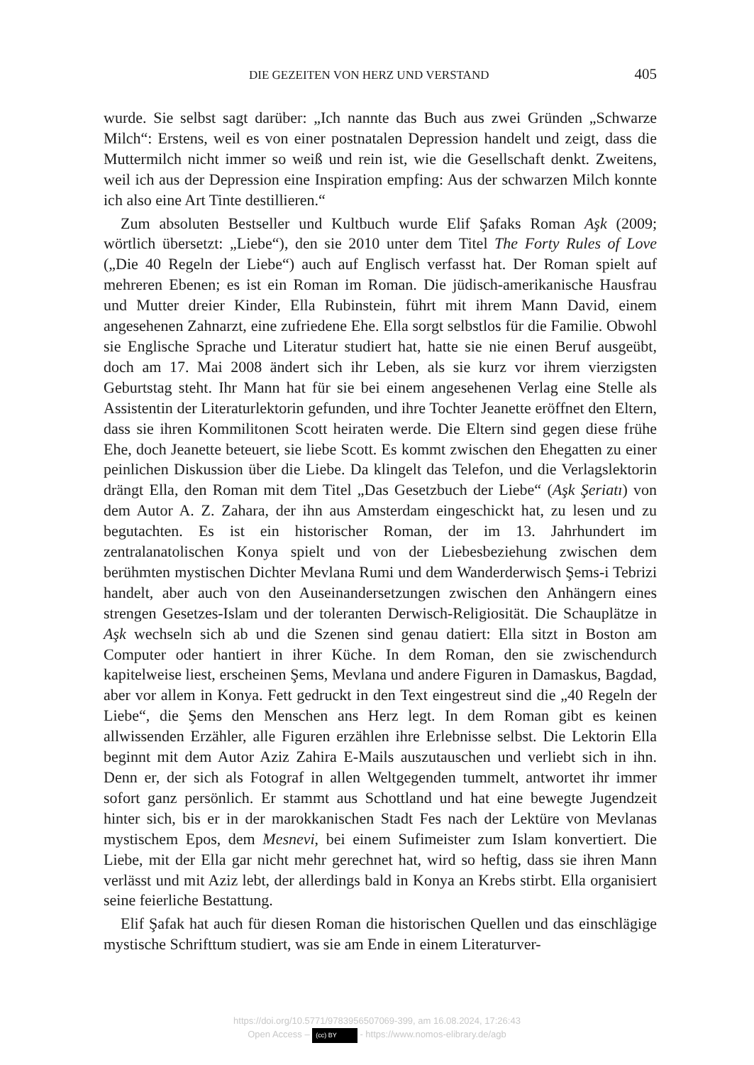DIE GEZEITEN VON HERZ UND VERSTAND 405
wurde. Sie selbst sagt darüber: „Ich nannte das Buch aus zwei Gründen „Schwarze Milch“: Erstens, weil es von einer postnatalen Depression handelt und zeigt, dass die Muttermilch nicht immer so weiß und rein ist, wie die Gesellschaft denkt. Zweitens, weil ich aus der Depression eine Inspiration empfing: Aus der schwarzen Milch konnte ich also eine Art Tinte destillieren.“
Zum absoluten Bestseller und Kultbuch wurde Elif Şafaks Roman Aşk (2009; wörtlich übersetzt: „Liebe“), den sie 2010 unter dem Titel The Forty Rules of Love („Die 40 Regeln der Liebe“) auch auf Englisch verfasst hat. Der Roman spielt auf mehreren Ebenen; es ist ein Roman im Roman. Die jüdisch-amerikanische Hausfrau und Mutter dreier Kinder, Ella Rubinstein, führt mit ihrem Mann David, einem angesehenen Zahnarzt, eine zufriedene Ehe. Ella sorgt selbstlos für die Familie. Obwohl sie Englische Sprache und Literatur studiert hat, hatte sie nie einen Beruf ausgeübt, doch am 17. Mai 2008 ändert sich ihr Leben, als sie kurz vor ihrem vierzigsten Geburtstag steht. Ihr Mann hat für sie bei einem angesehenen Verlag eine Stelle als Assistentin der Literaturlektorin gefunden, und ihre Tochter Jeanette eröffnet den Eltern, dass sie ihren Kommilitonen Scott heiraten werde. Die Eltern sind gegen diese frühe Ehe, doch Jeanette beteuert, sie liebe Scott. Es kommt zwischen den Ehegatten zu einer peinlichen Diskussion über die Liebe. Da klingelt das Telefon, und die Verlagslektorin drängt Ella, den Roman mit dem Titel „Das Gesetzbuch der Liebe“ (Aşk Şeriatı) von dem Autor A. Z. Zahara, der ihn aus Amsterdam eingeschickt hat, zu lesen und zu begutachten. Es ist ein historischer Roman, der im 13. Jahrhundert im zentralanatolischen Konya spielt und von der Liebesbeziehung zwischen dem berühmten mystischen Dichter Mevlana Rumi und dem Wanderderwisch Şems-i Tebrizi handelt, aber auch von den Auseinandersetzungen zwischen den Anhängern eines strengen Gesetzes-Islam und der toleranten Derwisch-Religiosität. Die Schauplätze in Aşk wechseln sich ab und die Szenen sind genau datiert: Ella sitzt in Boston am Computer oder hantiert in ihrer Küche. In dem Roman, den sie zwischendurch kapitelweise liest, erscheinen Şems, Mevlana und andere Figuren in Damaskus, Bagdad, aber vor allem in Konya. Fett gedruckt in den Text eingestreut sind die „40 Regeln der Liebe“, die Şems den Menschen ans Herz legt. In dem Roman gibt es keinen allwissenden Erzähler, alle Figuren erzählen ihre Erlebnisse selbst. Die Lektorin Ella beginnt mit dem Autor Aziz Zahira E-Mails auszutauschen und verliebt sich in ihn. Denn er, der sich als Fotograf in allen Weltgegenden tummelt, antwortet ihr immer sofort ganz persönlich. Er stammt aus Schottland und hat eine bewegte Jugendzeit hinter sich, bis er in der marokkanischen Stadt Fes nach der Lektüre von Mevlanas mystischem Epos, dem Mesnevi, bei einem Sufimeister zum Islam konvertiert. Die Liebe, mit der Ella gar nicht mehr gerechnet hat, wird so heftig, dass sie ihren Mann verlässt und mit Aziz lebt, der allerdings bald in Konya an Krebs stirbt. Ella organisiert seine feierliche Bestattung.
Elif Şafak hat auch für diesen Roman die historischen Quellen und das einschlägige mystische Schrifttum studiert, was sie am Ende in einem Literaturver-
https://doi.org/10.5771/9783956507069-399, am 16.08.2024, 17:26:43
Open Access – (cc) BY - https://www.nomos-elibrary.de/agb